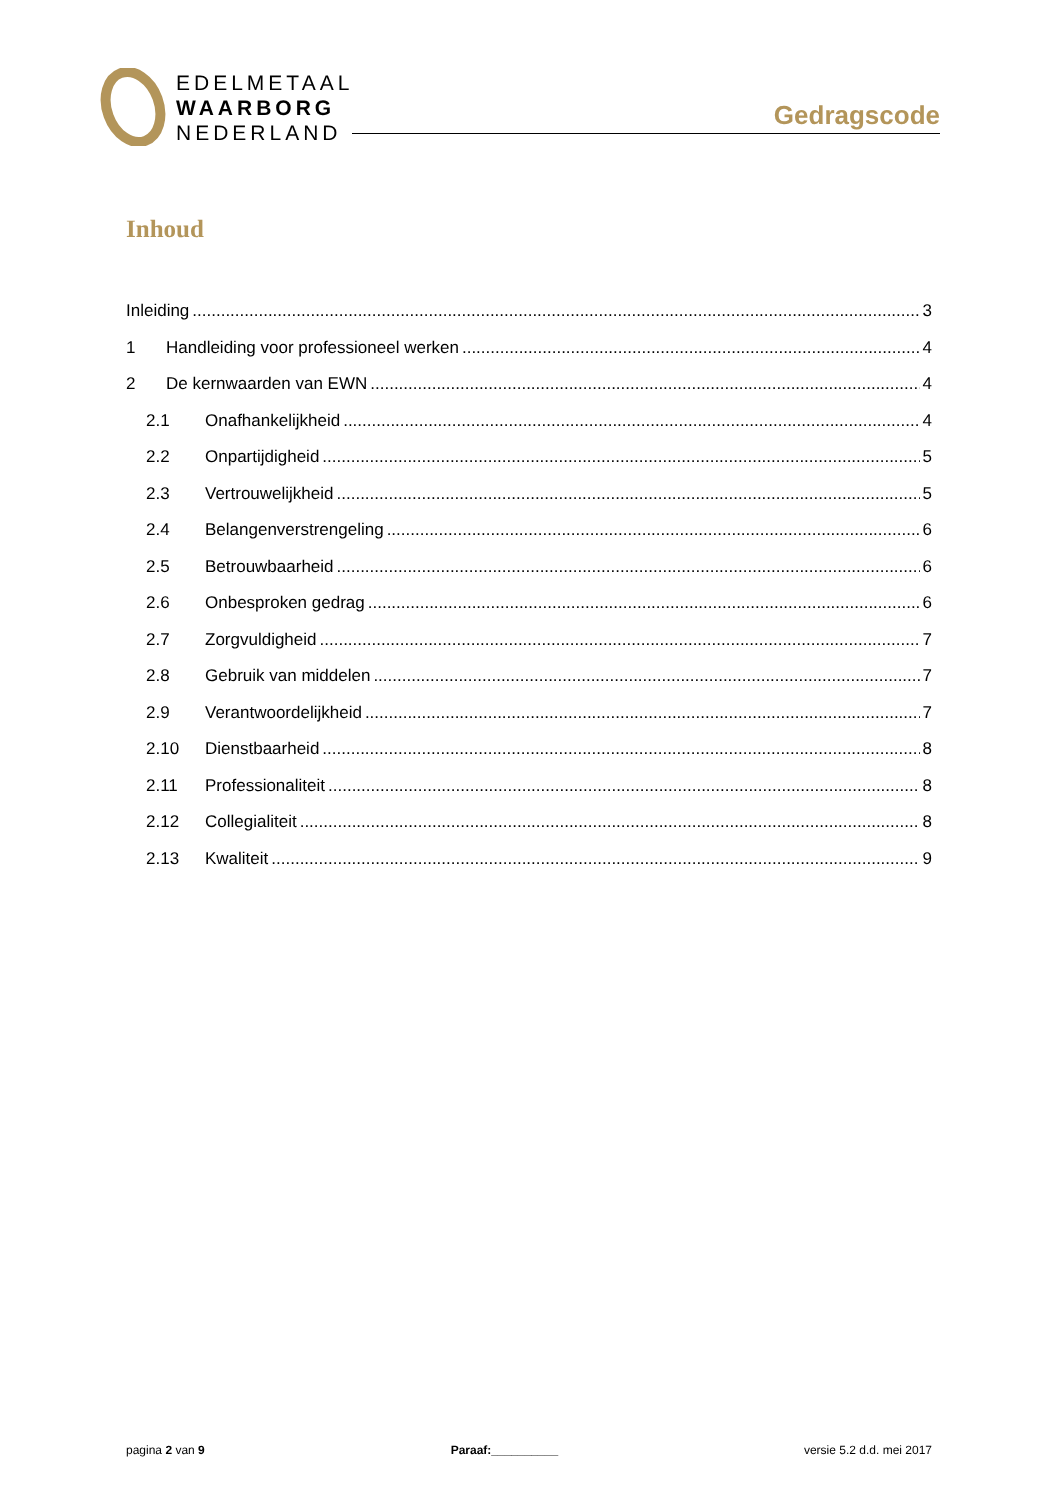EDELMETAAL
WAARBORG
NEDERLAND
Gedragscode
Inhoud
Inleiding 3
1 Handleiding voor professioneel werken 4
2 De kernwaarden van EWN 4
2.1 Onafhankelijkheid 4
2.2 Onpartijdigheid 5
2.3 Vertrouwelijkheid 5
2.4 Belangenverstrengeling 6
2.5 Betrouwbaarheid 6
2.6 Onbesproken gedrag 6
2.7 Zorgvuldigheid 7
2.8 Gebruik van middelen 7
2.9 Verantwoordelijkheid 7
2.10 Dienstbaarheid 8
2.11 Professionaliteit 8
2.12 Collegialiteit 8
2.13 Kwaliteit 9
pagina 2 van 9 Paraaf:__________ versie 5.2 d.d. mei 2017